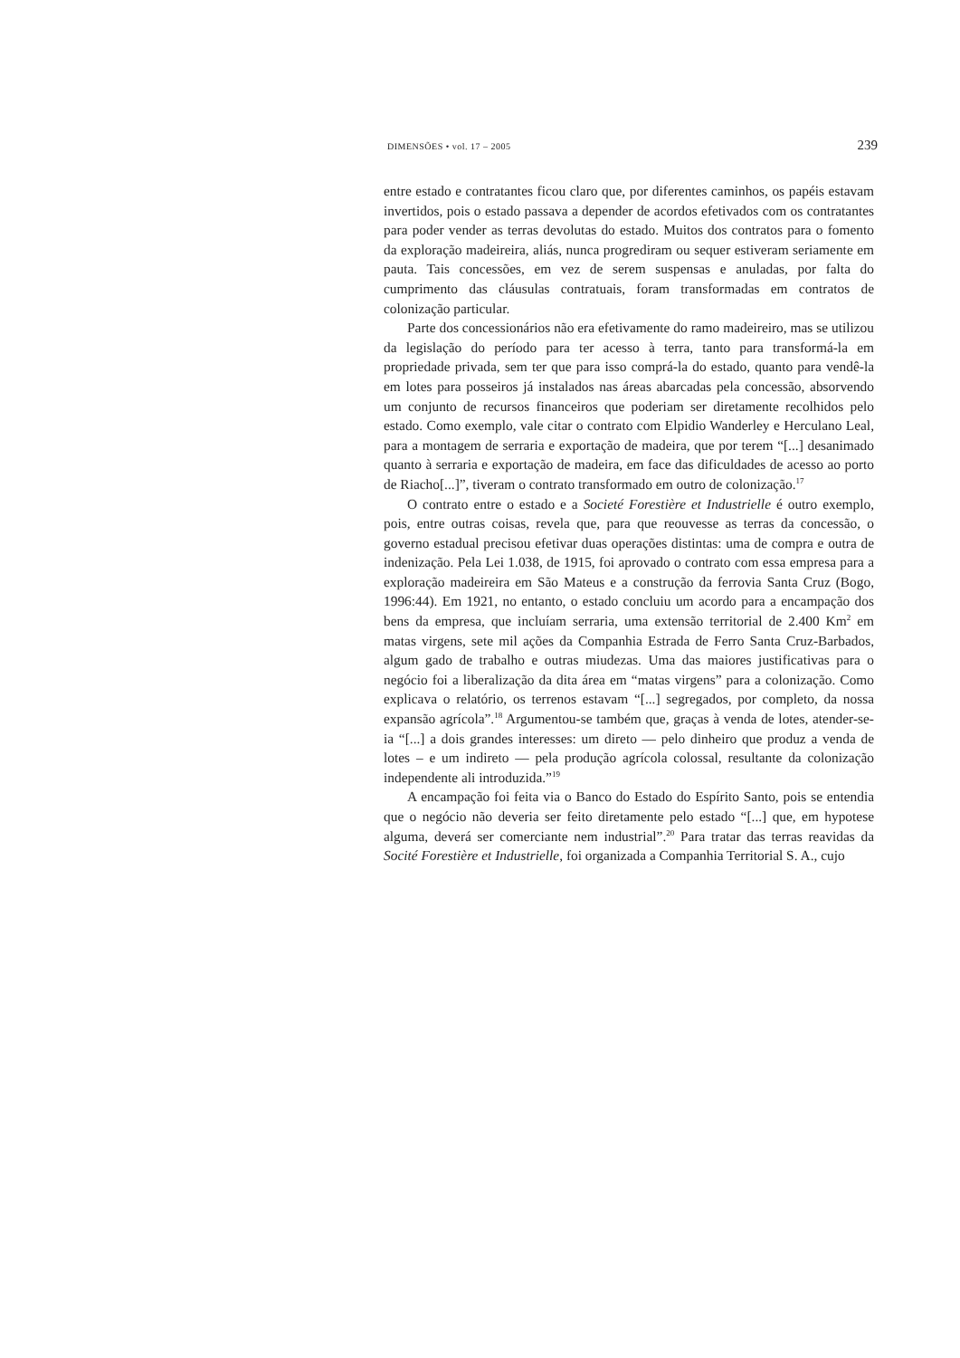DIMENSÕES • vol. 17 – 2005 239
entre estado e contratantes ficou claro que, por diferentes caminhos, os papéis estavam invertidos, pois o estado passava a depender de acordos efetivados com os contratantes para poder vender as terras devolutas do estado. Muitos dos contratos para o fomento da exploração madeireira, aliás, nunca progrediram ou sequer estiveram seriamente em pauta. Tais concessões, em vez de serem suspensas e anuladas, por falta do cumprimento das cláusulas contratuais, foram transformadas em contratos de colonização particular.
Parte dos concessionários não era efetivamente do ramo madeireiro, mas se utilizou da legislação do período para ter acesso à terra, tanto para transformá-la em propriedade privada, sem ter que para isso comprá-la do estado, quanto para vendê-la em lotes para posseiros já instalados nas áreas abarcadas pela concessão, absorvendo um conjunto de recursos financeiros que poderiam ser diretamente recolhidos pelo estado. Como exemplo, vale citar o contrato com Elpidio Wanderley e Herculano Leal, para a montagem de serraria e exportação de madeira, que por terem “[...] desanimado quanto à serraria e exportação de madeira, em face das dificuldades de acesso ao porto de Riacho[...]”, tiveram o contrato transformado em outro de colonização.<sup>17</sup>
O contrato entre o estado e a Societé Forestière et Industrielle é outro exemplo, pois, entre outras coisas, revela que, para que reouvesse as terras da concessão, o governo estadual precisou efetivar duas operações distintas: uma de compra e outra de indenização. Pela Lei 1.038, de 1915, foi aprovado o contrato com essa empresa para a exploração madeireira em São Mateus e a construção da ferrovia Santa Cruz (Bogo, 1996:44). Em 1921, no entanto, o estado concluiu um acordo para a encampação dos bens da empresa, que incluíam serraria, uma extensão territorial de 2.400 Km<sup>2</sup> em matas virgens, sete mil ações da Companhia Estrada de Ferro Santa Cruz-Barbados, algum gado de trabalho e outras miudezas. Uma das maiores justificativas para o negócio foi a liberalização da dita área em “matas virgens” para a colonização. Como explicava o relatório, os terrenos estavam “[...] segregados, por completo, da nossa expansão agrícola”.<sup>18</sup> Argumentou-se também que, graças à venda de lotes, atender-se-ia “[...] a dois grandes interesses: um direto — pelo dinheiro que produz a venda de lotes – e um indireto — pela produção agrícola colossal, resultante da colonização independente ali introduzida.”<sup>19</sup>
A encampação foi feita via o Banco do Estado do Espírito Santo, pois se entendia que o negócio não deveria ser feito diretamente pelo estado “[...] que, em hypotese alguma, deverá ser comerciante nem industrial”.<sup>20</sup> Para tratar das terras reavidas da Socité Forestière et Industrielle, foi organizada a Companhia Territorial S. A., cujo